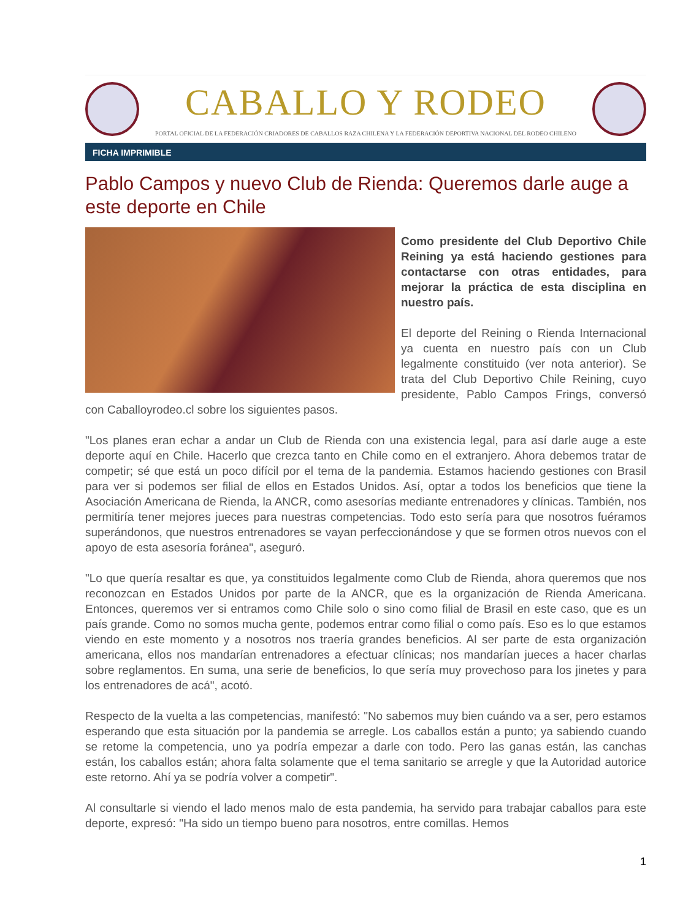CABALLO Y RODEO
PORTAL OFICIAL DE LA FEDERACIÓN CRIADORES DE CABALLOS RAZA CHILENA Y LA FEDERACIÓN DEPORTIVA NACIONAL DEL RODEO CHILENO
FICHA IMPRIMIBLE
Pablo Campos y nuevo Club de Rienda: Queremos darle auge a este deporte en Chile
Como presidente del Club Deportivo Chile Reining ya está haciendo gestiones para contactarse con otras entidades, para mejorar la práctica de esta disciplina en nuestro país.
El deporte del Reining o Rienda Internacional ya cuenta en nuestro país con un Club legalmente constituido (ver nota anterior). Se trata del Club Deportivo Chile Reining, cuyo presidente, Pablo Campos Frings, conversó con Caballoyrodeo.cl sobre los siguientes pasos.
"Los planes eran echar a andar un Club de Rienda con una existencia legal, para así darle auge a este deporte aquí en Chile. Hacerlo que crezca tanto en Chile como en el extranjero. Ahora debemos tratar de competir; sé que está un poco difícil por el tema de la pandemia. Estamos haciendo gestiones con Brasil para ver si podemos ser filial de ellos en Estados Unidos. Así, optar a todos los beneficios que tiene la Asociación Americana de Rienda, la ANCR, como asesorías mediante entrenadores y clínicas. También, nos permitiría tener mejores jueces para nuestras competencias. Todo esto sería para que nosotros fuéramos superándonos, que nuestros entrenadores se vayan perfeccionándose y que se formen otros nuevos con el apoyo de esta asesoría foránea", aseguró.
"Lo que quería resaltar es que, ya constituidos legalmente como Club de Rienda, ahora queremos que nos reconozcan en Estados Unidos por parte de la ANCR, que es la organización de Rienda Americana. Entonces, queremos ver si entramos como Chile solo o sino como filial de Brasil en este caso, que es un país grande. Como no somos mucha gente, podemos entrar como filial o como país. Eso es lo que estamos viendo en este momento y a nosotros nos traería grandes beneficios. Al ser parte de esta organización americana, ellos nos mandarían entrenadores a efectuar clínicas; nos mandarían jueces a hacer charlas sobre reglamentos. En suma, una serie de beneficios, lo que sería muy provechoso para los jinetes y para los entrenadores de acá", acotó.
Respecto de la vuelta a las competencias, manifestó: "No sabemos muy bien cuándo va a ser, pero estamos esperando que esta situación por la pandemia se arregle. Los caballos están a punto; ya sabiendo cuando se retome la competencia, uno ya podría empezar a darle con todo. Pero las ganas están, las canchas están, los caballos están; ahora falta solamente que el tema sanitario se arregle y que la Autoridad autorice este retorno. Ahí ya se podría volver a competir".
Al consultarle si viendo el lado menos malo de esta pandemia, ha servido para trabajar caballos para este deporte, expresó: "Ha sido un tiempo bueno para nosotros, entre comillas. Hemos
1